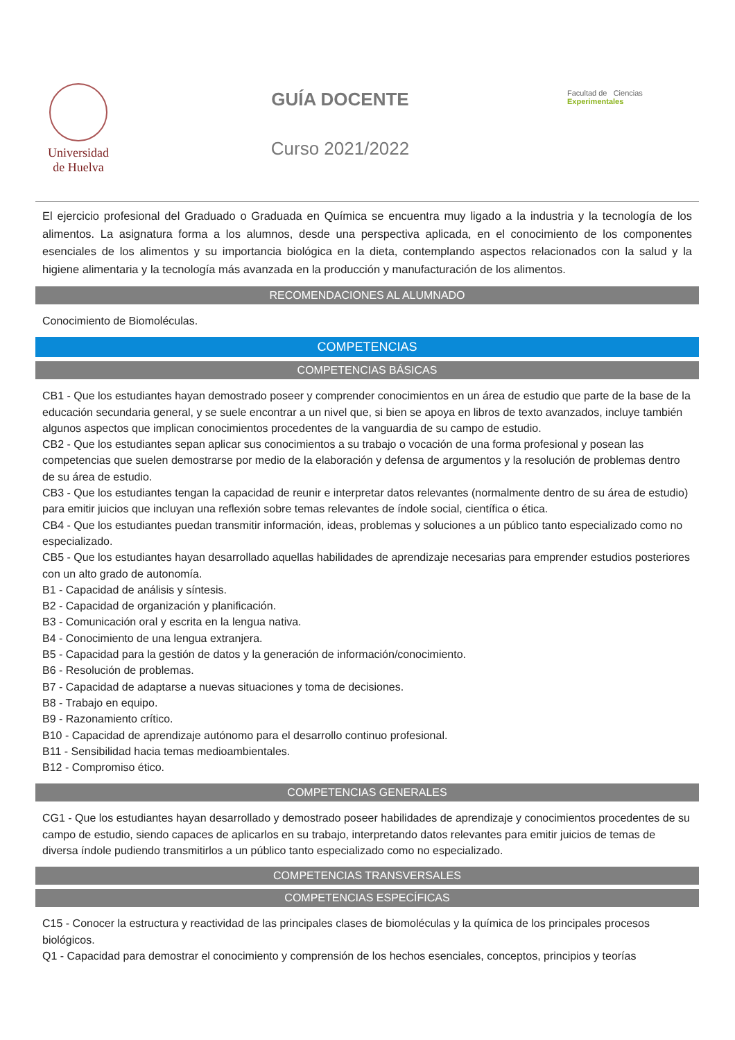Universidad
de Huelva
GUÍA DOCENTE
Curso 2021/2022
Facultad de Ciencias
Experimentales
El ejercicio profesional del Graduado o Graduada en Química se encuentra muy ligado a la industria y la tecnología de los alimentos. La asignatura forma a los alumnos, desde una perspectiva aplicada, en el conocimiento de los componentes esenciales de los alimentos y su importancia biológica en la dieta, contemplando aspectos relacionados con la salud y la higiene alimentaria y la tecnología más avanzada en la producción y manufacturación de los alimentos.
RECOMENDACIONES AL ALUMNADO
Conocimiento de Biomoléculas.
COMPETENCIAS
COMPETENCIAS BÁSICAS
CB1 - Que los estudiantes hayan demostrado poseer y comprender conocimientos en un área de estudio que parte de la base de la educación secundaria general, y se suele encontrar a un nivel que, si bien se apoya en libros de texto avanzados, incluye también algunos aspectos que implican conocimientos procedentes de la vanguardia de su campo de estudio.
CB2 - Que los estudiantes sepan aplicar sus conocimientos a su trabajo o vocación de una forma profesional y posean las competencias que suelen demostrarse por medio de la elaboración y defensa de argumentos y la resolución de problemas dentro de su área de estudio.
CB3 - Que los estudiantes tengan la capacidad de reunir e interpretar datos relevantes (normalmente dentro de su área de estudio) para emitir juicios que incluyan una reflexión sobre temas relevantes de índole social, científica o ética.
CB4 - Que los estudiantes puedan transmitir información, ideas, problemas y soluciones a un público tanto especializado como no especializado.
CB5 - Que los estudiantes hayan desarrollado aquellas habilidades de aprendizaje necesarias para emprender estudios posteriores con un alto grado de autonomía.
B1 - Capacidad de análisis y síntesis.
B2 - Capacidad de organización y planificación.
B3 - Comunicación oral y escrita en la lengua nativa.
B4 - Conocimiento de una lengua extranjera.
B5 - Capacidad para la gestión de datos y la generación de información/conocimiento.
B6 - Resolución de problemas.
B7 - Capacidad de adaptarse a nuevas situaciones y toma de decisiones.
B8 - Trabajo en equipo.
B9 - Razonamiento crítico.
B10 - Capacidad de aprendizaje autónomo para el desarrollo continuo profesional.
B11 - Sensibilidad hacia temas medioambientales.
B12 - Compromiso ético.
COMPETENCIAS GENERALES
CG1 - Que los estudiantes hayan desarrollado y demostrado poseer habilidades de aprendizaje y conocimientos procedentes de su campo de estudio, siendo capaces de aplicarlos en su trabajo, interpretando datos relevantes para emitir juicios de temas de diversa índole pudiendo transmitirlos a un público tanto especializado como no especializado.
COMPETENCIAS TRANSVERSALES
COMPETENCIAS ESPECÍFICAS
C15 - Conocer la estructura y reactividad de las principales clases de biomoléculas y la química de los principales procesos biológicos.
Q1 - Capacidad para demostrar el conocimiento y comprensión de los hechos esenciales, conceptos, principios y teorías